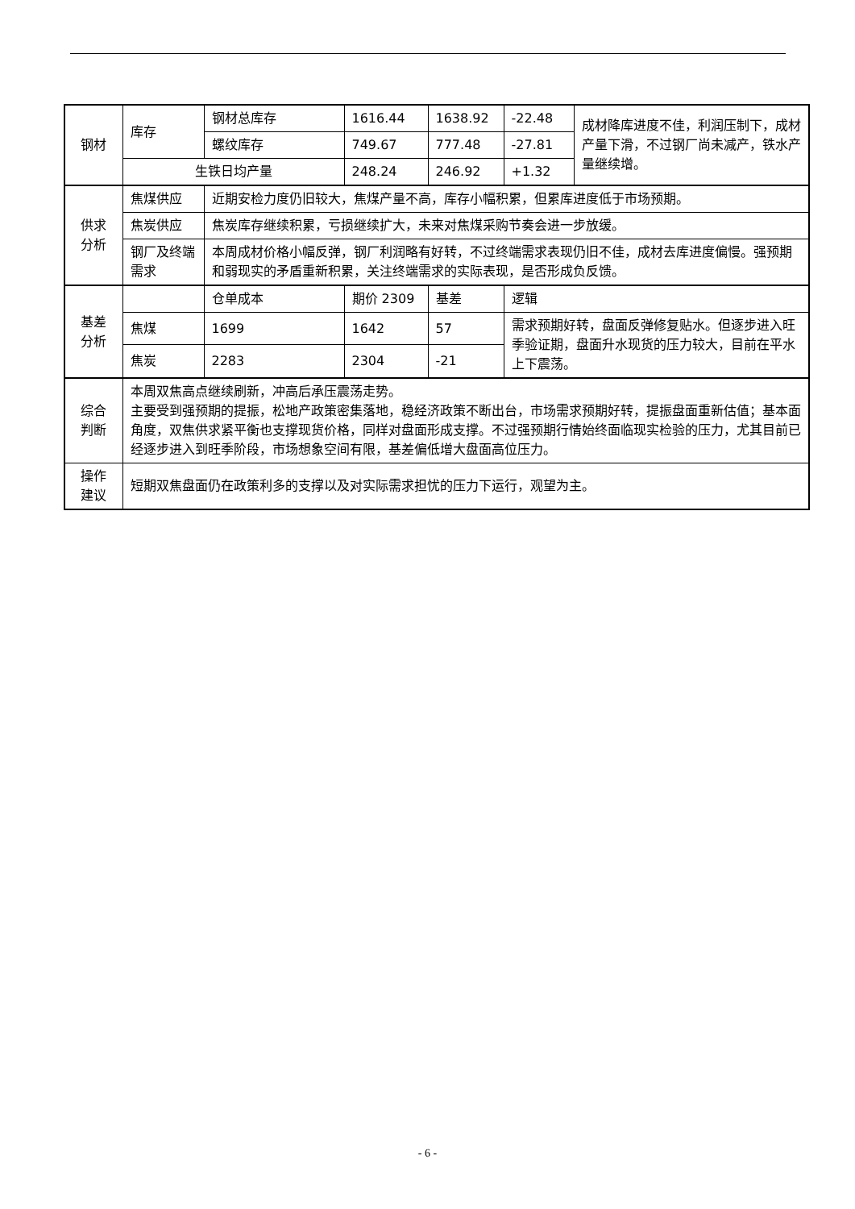| 钢材 | 库存 | 钢材总库存 | 1616.44 | 1638.92 | -22.48 | 成材降库进度不佳，利润压制下，成材产量下滑，不过钢厂尚未减产，铁水产量继续增。 |
| | | 螺纹库存 | 749.67 | 777.48 | -27.81 | |
| | 生铁日均产量 | | 248.24 | 246.92 | +1.32 | |
| 供求 分析 | 焦煤供应 | 近期安检力度仍旧较大，焦煤产量不高，库存小幅积累，但累库进度低于市场预期。 | | | | |
| | 焦炭供应 | 焦炭库存继续积累，亏损继续扩大，未来对焦煤采购节奏会进一步放缓。 | | | | |
| | 钢厂及终端需求 | 本周成材价格小幅反弹，钢厂利润略有好转，不过终端需求表现仍旧不佳，成材去库进度偏慢。强预期和弱现实的矛盾重新积累，关注终端需求的实际表现，是否形成负反馈。 | | | | |
| 基差 分析 | | 仓单成本 | 期价 2309 | 基差 | 逻辑 | |
| | 焦煤 | 1699 | 1642 | 57 | 需求预期好转，盘面反弹修复贴水。但逐步进入旺季验证期，盘面升水现货的压力较大，目前在平水上下震荡。 | |
| | 焦炭 | 2283 | 2304 | -21 | | |
| 综合 判断 | 本周双焦高点继续刷新，冲高后承压震荡走势。 主要受到强预期的提振，松地产政策密集落地，稳经济政策不断出台，市场需求预期好转，提振盘面重新估值；基本面角度，双焦供求紧平衡也支撑现货价格，同样对盘面形成支撑。不过强预期行情始终面临现实检验的压力，尤其目前已经逐步进入到旺季阶段，市场想象空间有限，基差偏低增大盘面高位压力。 | | | | | |
| 操作 建议 | 短期双焦盘面仍在政策利多的支撑以及对实际需求担忧的压力下运行，观望为主。 | | | | | |
- 6 -